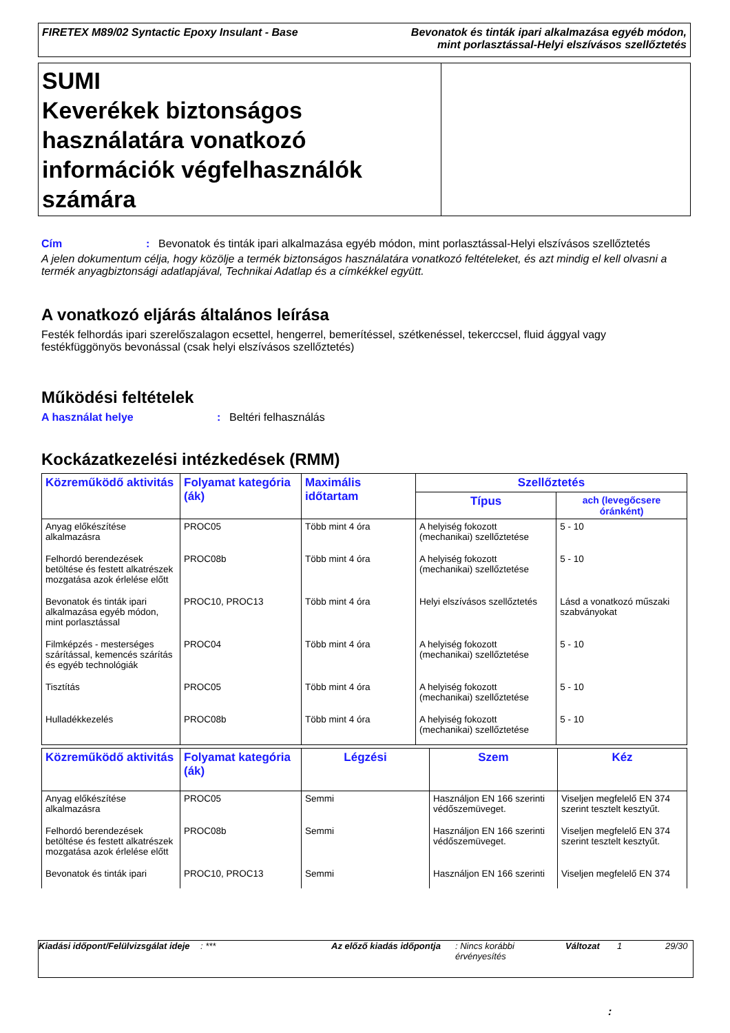FIRETEX M89/02 Syntactic Epoxy Insulant - Base
Bevonatok és tinták ipari alkalmazása egyéb módon,
mint porlasztással-Helyi elszívásos szellőztetés
SUMI
Keverékek biztonságos használatára vonatkozó információk végfelhasználók számára
Cím : Bevonatok és tinták ipari alkalmazása egyéb módon, mint porlasztással-Helyi elszívásos szellőztetés
A jelen dokumentum célja, hogy közölje a termék biztonságos használatára vonatkozó feltételeket, és azt mindig el kell olvasni a termék anyagbiztonsági adatlapjával, Technikai Adatlap és a címkékkel együtt.
A vonatkozó eljárás általános leírása
Festék felhordás ipari szerelőszalagon ecsettel, hengerrel, bemerítéssel, szétkenéssel, tekerccsel, fluid ággyal vagy festékfüggönyös bevonással (csak helyi elszívásos szellőztetés)
Működési feltételek
A használat helye : Beltéri felhasználás
Kockázatkezelési intézkedések (RMM)
| Közreműködő aktivitás | Folyamat kategória (ák) | Maximális időtartam | Szellőztetés | |
| --- | --- | --- | --- | --- |
| | | | Típus | ach (levegőcsere óránként) |
| Anyag előkészítése alkalmazásra | PROC05 | Több mint 4 óra | A helyiség fokozott (mechanikai) szellőztetése | 5 - 10 |
| Felhordó berendezések betöltése és festett alkatrészek mozgatása azok érlelése előtt | PROC08b | Több mint 4 óra | A helyiség fokozott (mechanikai) szellőztetése | 5 - 10 |
| Bevonatok és tinták ipari alkalmazása egyéb módon, mint porlasztással | PROC10, PROC13 | Több mint 4 óra | Helyi elszívásos szellőztetés | Lásd a vonatkozó műszaki szabványokat |
| Filmképzés - mesterséges szárítással, kemencés szárítás és egyéb technológiák | PROC04 | Több mint 4 óra | A helyiség fokozott (mechanikai) szellőztetése | 5 - 10 |
| Tisztítás | PROC05 | Több mint 4 óra | A helyiség fokozott (mechanikai) szellőztetése | 5 - 10 |
| Hulladékkezelés | PROC08b | Több mint 4 óra | A helyiség fokozott (mechanikai) szellőztetése | 5 - 10 |
| Közreműködő aktivitás | Folyamat kategória (ák) | Légzési | Szem | Kéz |
| --- | --- | --- | --- | --- |
| Anyag előkészítése alkalmazásra | PROC05 | Semmi | Használjon EN 166 szerinti védőszemüveget. | Viseljen megfelelő EN 374 szerint tesztelt kesztyűt. |
| Felhordó berendezések betöltése és festett alkatrészek mozgatása azok érlelése előtt | PROC08b | Semmi | Használjon EN 166 szerinti védőszemüveget. | Viseljen megfelelő EN 374 szerint tesztelt kesztyűt. |
| Bevonatok és tinták ipari | PROC10, PROC13 | Semmi | Használjon EN 166 szerinti | Viseljen megfelelő EN 374 |
Kiadási időpont/Felülvizsgálat ideje
: *** Az előző kiadás időpontja
: Nincs korábbi érvényesítés
Változat 1 29/30
: